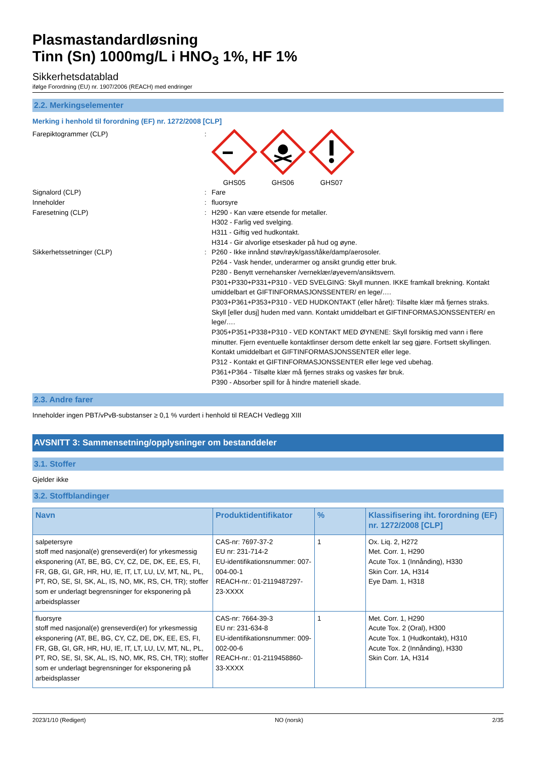Plasmastandardløsning
Tinn (Sn) 1000mg/L i HNO<sub>3</sub> 1%, HF 1%
Sikkerhetsdatablad
ifølge Forordning (EU) nr. 1907/2006 (REACH) med endringer
2.2. Merkingselementer
Merking i henhold til forordning (EF) nr. 1272/2008 [CLP]
Farepiktogrammer (CLP) :
GHS05
GHS06
GHS07
Signalord (CLP) : Fare
Inneholder : fluorsyre
Faresetning (CLP) : H290 - Kan være etsende for metaller.
H302 - Farlig ved svelging.
H311 - Giftig ved hudkontakt.
H314 - Gir alvorlige etseskader på hud og øyne.
Sikkerhetssetninger (CLP) : P260 - Ikke innånd støv/røyk/gass/tåke/damp/aerosoler.
P264 - Vask hender, underarmer og ansikt grundig etter bruk.
P280 - Benytt vernehansker /verneklær/øyevern/ansiktsvern.
P301+P330+P331+P310 - VED SVELGING: Skyll munnen. IKKE framkall brekning. Kontakt umiddelbart et GIFTINFORMASJONSSENTER/ en lege/….
P303+P361+P353+P310 - VED HUDKONTAKT (eller håret): Tilsølte klær må fjernes straks. Skyll [eller dusj] huden med vann. Kontakt umiddelbart et GIFTINFORMASJONSSENTER/ en lege/….
P305+P351+P338+P310 - VED KONTAKT MED ØYNENE: Skyll forsiktig med vann i flere minutter. Fjern eventuelle kontaktlinser dersom dette enkelt lar seg gjøre. Fortsett skyllingen. Kontakt umiddelbart et GIFTINFORMASJONSSENTER eller lege.
P312 - Kontakt et GIFTINFORMASJONSSENTER eller lege ved ubehag.
P361+P364 - Tilsølte klær må fjernes straks og vaskes før bruk.
P390 - Absorber spill for å hindre materiell skade.
2.3. Andre farer
Inneholder ingen PBT/vPvB-substanser ≥ 0,1 % vurdert i henhold til REACH Vedlegg XIII
AVSNITT 3: Sammensetning/opplysninger om bestanddeler
3.1. Stoffer
Gjelder ikke
3.2. Stoffblandinger
| Navn | Produktidentifikator | % | Klassifisering iht. forordning (EF) nr. 1272/2008 [CLP] |
| --- | --- | --- | --- |
| salpetersyre stoff med nasjonal(e) grenseverdi(er) for yrkesmessig eksponering (AT, BE, BG, CY, CZ, DE, DK, EE, ES, FI, FR, GB, GI, GR, HR, HU, IE, IT, LT, LU, LV, MT, NL, PL, PT, RO, SE, SI, SK, AL, IS, NO, MK, RS, CH, TR); stoffer som er underlagt begrensninger for eksponering på arbeidsplasser | CAS-nr: 7697-37-2 EU nr: 231-714-2 EU-identifikationsnummer: 007-004-00-1 REACH-nr.: 01-2119487297-23-XXXX | 1 | Ox. Liq. 2, H272 Met. Corr. 1, H290 Acute Tox. 1 (Innånding), H330 Skin Corr. 1A, H314 Eye Dam. 1, H318 |
| fluorsyre stoff med nasjonal(e) grenseverdi(er) for yrkesmessig eksponering (AT, BE, BG, CY, CZ, DE, DK, EE, ES, FI, FR, GB, GI, GR, HR, HU, IE, IT, LT, LU, LV, MT, NL, PL, PT, RO, SE, SI, SK, AL, IS, NO, MK, RS, CH, TR); stoffer som er underlagt begrensninger for eksponering på arbeidsplasser | CAS-nr: 7664-39-3 EU nr: 231-634-8 EU-identifikationsnummer: 009-002-00-6 REACH-nr.: 01-2119458860-33-XXXX | 1 | Met. Corr. 1, H290 Acute Tox. 2 (Oral), H300 Acute Tox. 1 (Hudkontakt), H310 Acute Tox. 2 (Innånding), H330 Skin Corr. 1A, H314 |
2023/1/10 (Redigert) NO (norsk) 2/35